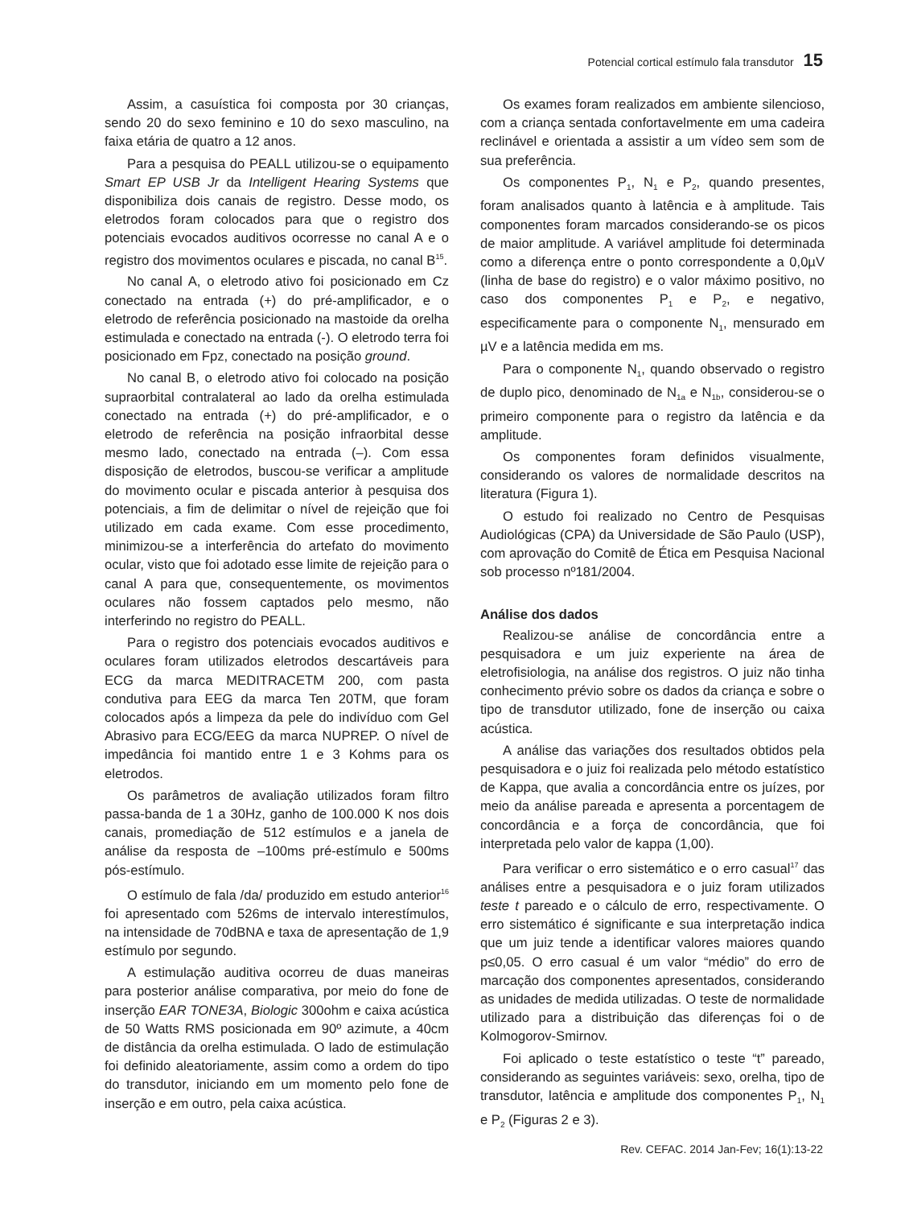Potencial cortical estímulo fala transdutor 15
Assim, a casuística foi composta por 30 crianças, sendo 20 do sexo feminino e 10 do sexo masculino, na faixa etária de quatro a 12 anos.
Para a pesquisa do PEALL utilizou-se o equipamento Smart EP USB Jr da Intelligent Hearing Systems que disponibiliza dois canais de registro. Desse modo, os eletrodos foram colocados para que o registro dos potenciais evocados auditivos ocorresse no canal A e o registro dos movimentos oculares e piscada, no canal B<sup>15</sup>.
No canal A, o eletrodo ativo foi posicionado em Cz conectado na entrada (+) do pré-amplificador, e o eletrodo de referência posicionado na mastoide da orelha estimulada e conectado na entrada (-). O eletrodo terra foi posicionado em Fpz, conectado na posição ground.
No canal B, o eletrodo ativo foi colocado na posição supraorbital contralateral ao lado da orelha estimulada conectado na entrada (+) do pré-amplificador, e o eletrodo de referência na posição infraorbital desse mesmo lado, conectado na entrada (–). Com essa disposição de eletrodos, buscou-se verificar a amplitude do movimento ocular e piscada anterior à pesquisa dos potenciais, a fim de delimitar o nível de rejeição que foi utilizado em cada exame. Com esse procedimento, minimizou-se a interferência do artefato do movimento ocular, visto que foi adotado esse limite de rejeição para o canal A para que, consequentemente, os movimentos oculares não fossem captados pelo mesmo, não interferindo no registro do PEALL.
Para o registro dos potenciais evocados auditivos e oculares foram utilizados eletrodos descartáveis para ECG da marca MEDITRACETM 200, com pasta condutiva para EEG da marca Ten 20TM, que foram colocados após a limpeza da pele do indivíduo com Gel Abrasivo para ECG/EEG da marca NUPREP. O nível de impedância foi mantido entre 1 e 3 Kohms para os eletrodos.
Os parâmetros de avaliação utilizados foram filtro passa-banda de 1 a 30Hz, ganho de 100.000 K nos dois canais, promediação de 512 estímulos e a janela de análise da resposta de –100ms pré-estímulo e 500ms pós-estímulo.
O estímulo de fala /da/ produzido em estudo anterior<sup>16</sup> foi apresentado com 526ms de intervalo interestímulos, na intensidade de 70dBNA e taxa de apresentação de 1,9 estímulo por segundo.
A estimulação auditiva ocorreu de duas maneiras para posterior análise comparativa, por meio do fone de inserção EAR TONE3A, Biologic 300ohm e caixa acústica de 50 Watts RMS posicionada em 90º azimute, a 40cm de distância da orelha estimulada. O lado de estimulação foi definido aleatoriamente, assim como a ordem do tipo do transdutor, iniciando em um momento pelo fone de inserção e em outro, pela caixa acústica.
Os exames foram realizados em ambiente silencioso, com a criança sentada confortavelmente em uma cadeira reclinável e orientada a assistir a um vídeo sem som de sua preferência.
Os componentes P<sub>1</sub>, N<sub>1</sub> e P<sub>2</sub>, quando presentes, foram analisados quanto à latência e à amplitude. Tais componentes foram marcados considerando-se os picos de maior amplitude. A variável amplitude foi determinada como a diferença entre o ponto correspondente a 0,0µV (linha de base do registro) e o valor máximo positivo, no caso dos componentes P<sub>1</sub> e P<sub>2</sub>, e negativo, especificamente para o componente N<sub>1</sub>, mensurado em µV e a latência medida em ms.
Para o componente N<sub>1</sub>, quando observado o registro de duplo pico, denominado de N<sub>1a</sub> e N<sub>1b</sub>, considerou-se o primeiro componente para o registro da latência e da amplitude.
Os componentes foram definidos visualmente, considerando os valores de normalidade descritos na literatura (Figura 1).
O estudo foi realizado no Centro de Pesquisas Audiológicas (CPA) da Universidade de São Paulo (USP), com aprovação do Comitê de Ética em Pesquisa Nacional sob processo nº181/2004.
Análise dos dados
Realizou-se análise de concordância entre a pesquisadora e um juiz experiente na área de eletrofisiologia, na análise dos registros. O juiz não tinha conhecimento prévio sobre os dados da criança e sobre o tipo de transdutor utilizado, fone de inserção ou caixa acústica.
A análise das variações dos resultados obtidos pela pesquisadora e o juiz foi realizada pelo método estatístico de Kappa, que avalia a concordância entre os juízes, por meio da análise pareada e apresenta a porcentagem de concordância e a força de concordância, que foi interpretada pelo valor de kappa (1,00).
Para verificar o erro sistemático e o erro casual<sup>17</sup> das análises entre a pesquisadora e o juiz foram utilizados teste t pareado e o cálculo de erro, respectivamente. O erro sistemático é significante e sua interpretação indica que um juiz tende a identificar valores maiores quando p≤0,05. O erro casual é um valor “médio” do erro de marcação dos componentes apresentados, considerando as unidades de medida utilizadas. O teste de normalidade utilizado para a distribuição das diferenças foi o de Kolmogorov-Smirnov.
Foi aplicado o teste estatístico o teste “t” pareado, considerando as seguintes variáveis: sexo, orelha, tipo de transdutor, latência e amplitude dos componentes P<sub>1</sub>, N<sub>1</sub> e P<sub>2</sub> (Figuras 2 e 3).
Rev. CEFAC. 2014 Jan-Fev; 16(1):13-22